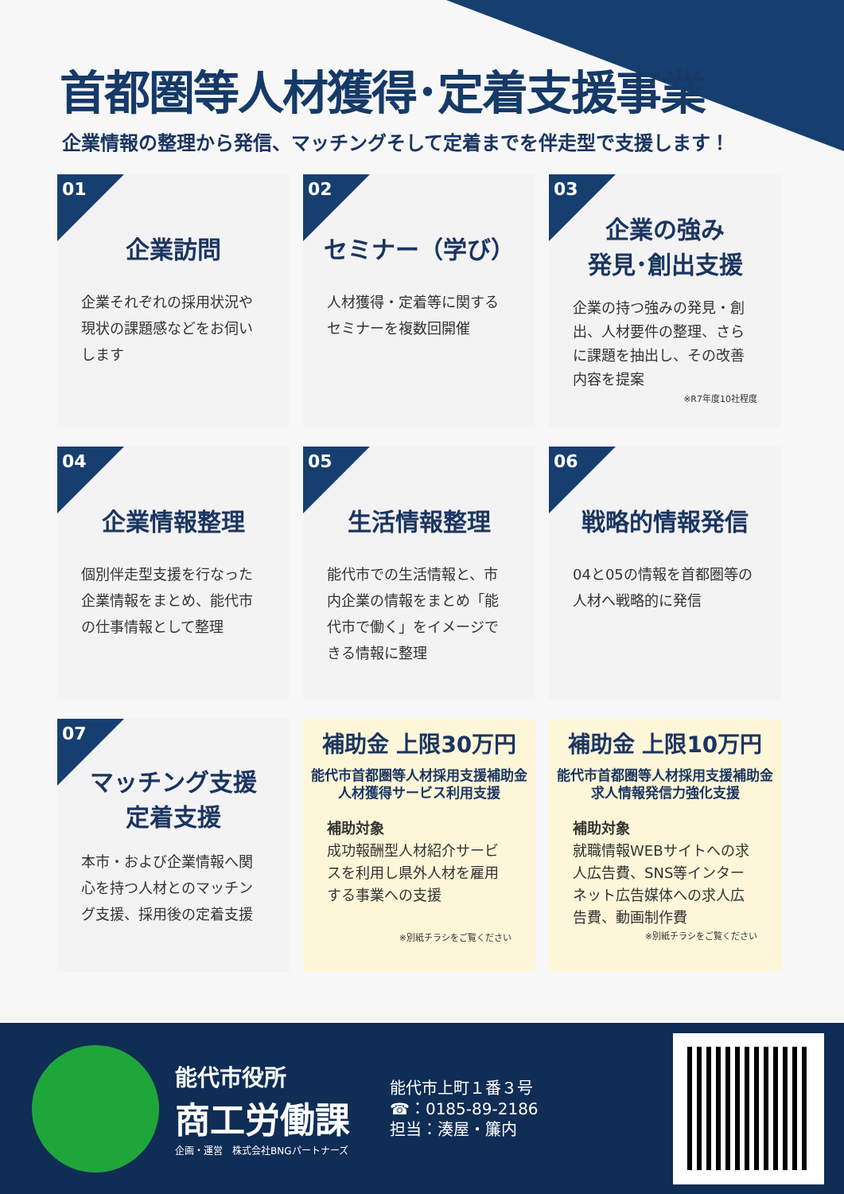首都圏等人材獲得･定着支援事業
企業情報の整理から発信、マッチングそして定着までを伴走型で支援します！
01
企業訪問
企業それぞれの採用状況や現状の課題感などをお伺いします
02
セミナー（学び）
人材獲得・定着等に関するセミナーを複数回開催
03
企業の強み
発見･創出支援
企業の持つ強みの発見・創出、人材要件の整理、さらに課題を抽出し、その改善内容を提案
※R7年度10社程度
04
企業情報整理
個別伴走型支援を行なった企業情報をまとめ、能代市の仕事情報として整理
05
生活情報整理
能代市での生活情報と、市内企業の情報をまとめ「能代市で働く」をイメージできる情報に整理
06
戦略的情報発信
04と05の情報を首都圏等の人材へ戦略的に発信
07
マッチング支援
定着支援
本市・および企業情報へ関心を持つ人材とのマッチング支援、採用後の定着支援
補助金 上限30万円
能代市首都圏等人材採用支援補助金
人材獲得サービス利用支援
補助対象
成功報酬型人材紹介サービスを利用し県外人材を雇用する事業への支援
※別紙チラシをご覧ください
補助金 上限10万円
能代市首都圏等人材採用支援補助金
求人情報発信力強化支援
補助対象
就職情報WEBサイトへの求人広告費、SNS等インターネット広告媒体への求人広告費、動画制作費
※別紙チラシをご覧ください
能代市役所
商工労働課
企画・運営　株式会社BNGパートナーズ
能代市上町１番３号
☎：0185-89-2186
担当：湊屋・簾内